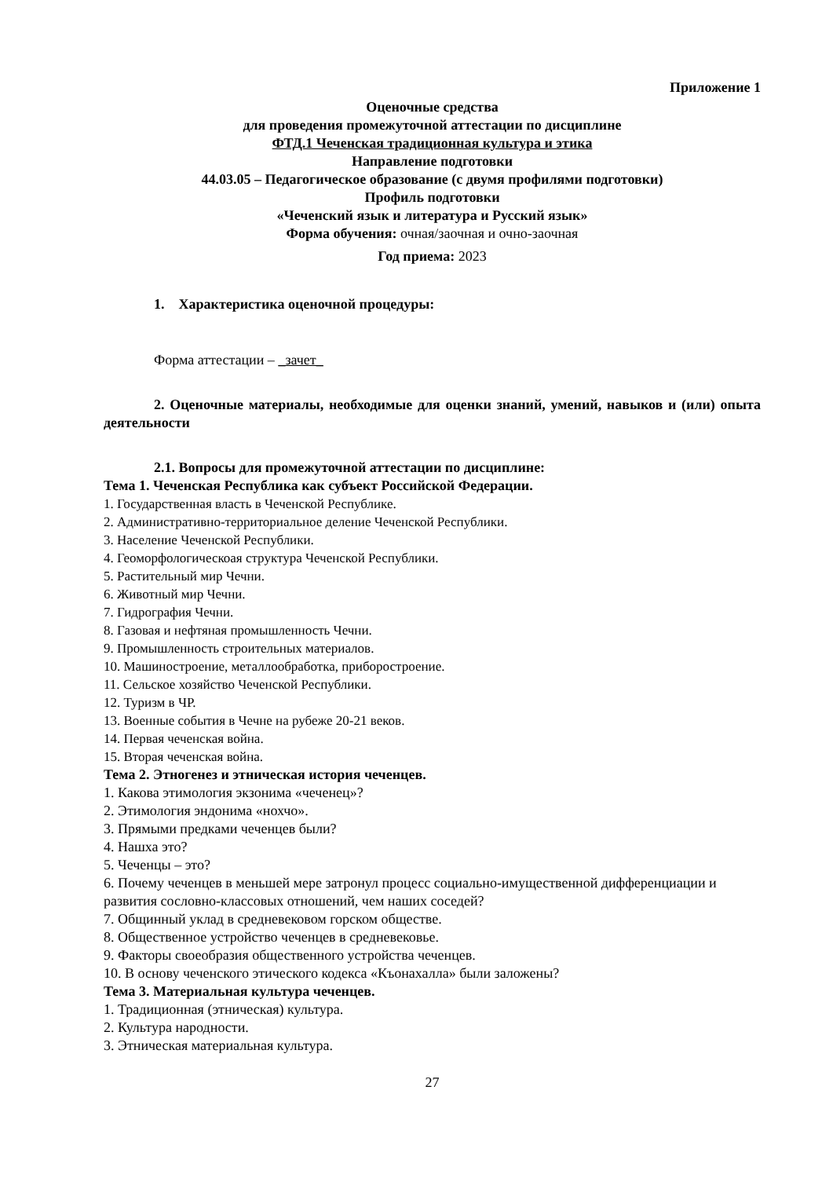Приложение 1
Оценочные средства
для проведения промежуточной аттестации по дисциплине
ФТД.1 Чеченская традиционная культура и этика
Направление подготовки
44.03.05 – Педагогическое образование (с двумя профилями подготовки)
Профиль подготовки
«Чеченский язык и литература и Русский язык»
Форма обучения: очная/заочная и очно-заочная
Год приема: 2023
1. Характеристика оценочной процедуры:
Форма аттестации – _зачет_
2. Оценочные материалы, необходимые для оценки знаний, умений, навыков и (или) опыта деятельности
2.1. Вопросы для промежуточной аттестации по дисциплине:
Тема 1. Чеченская Республика как субъект Российской Федерации.
1. Государственная власть в Чеченской Республике.
2. Административно-территориальное деление Чеченской Республики.
3. Население Чеченской Республики.
4. Геоморфологическоая структура Чеченской Республики.
5. Растительный мир Чечни.
6. Животный мир Чечни.
7. Гидрография Чечни.
8. Газовая и нефтяная промышленность Чечни.
9. Промышленность строительных материалов.
10. Машиностроение, металлообработка, приборостроение.
11. Сельское хозяйство Чеченской Республики.
12. Туризм в ЧР.
13. Военные события в Чечне на рубеже 20-21 веков.
14. Первая чеченская война.
15. Вторая чеченская война.
Тема 2. Этногенез и этническая история чеченцев.
1. Какова этимология экзонима «чеченец»?
2. Этимология эндонима «нохчо».
3. Прямыми предками чеченцев были?
4. Нашха это?
5. Чеченцы – это?
6. Почему чеченцев в меньшей мере затронул процесс социально-имущественной дифференциации и развития сословно-классовых отношений, чем наших соседей?
7. Общинный уклад в средневековом горском обществе.
8. Общественное устройство чеченцев в средневековье.
9. Факторы своеобразия общественного устройства чеченцев.
10. В основу чеченского этического кодекса «Къонахалла» были заложены?
Тема 3. Материальная культура чеченцев.
1. Традиционная (этническая) культура.
2. Культура народности.
3. Этническая материальная культура.
27